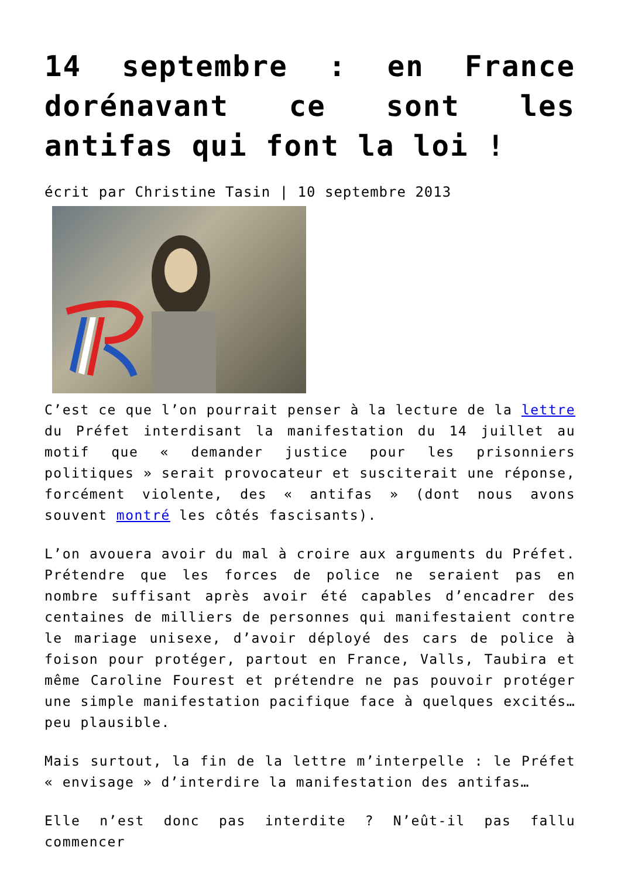14 septembre : en France dorénavant ce sont les antifas qui font la loi !
écrit par Christine Tasin | 10 septembre 2013
C’est ce que l’on pourrait penser à la lecture de la lettre du Préfet interdisant la manifestation du 14 juillet au motif que « demander justice pour les prisonniers politiques » serait provocateur et susciterait une réponse, forcément violente, des « antifas » (dont nous avons souvent montré les côtés fascisants).
L’on avouera avoir du mal à croire aux arguments du Préfet. Prétendre que les forces de police ne seraient pas en nombre suffisant après avoir été capables d’encadrer des centaines de milliers de personnes qui manifestaient contre le mariage unisexe, d’avoir déployé des cars de police à foison pour protéger, partout en France, Valls, Taubira et même Caroline Fourest et prétendre ne pas pouvoir protéger une simple manifestation pacifique face à quelques excités… peu plausible.
Mais surtout, la fin de la lettre m’interpelle : le Préfet « envisage » d’interdire la manifestation des antifas…
Elle n’est donc pas interdite ? N’eût-il pas fallu commencer